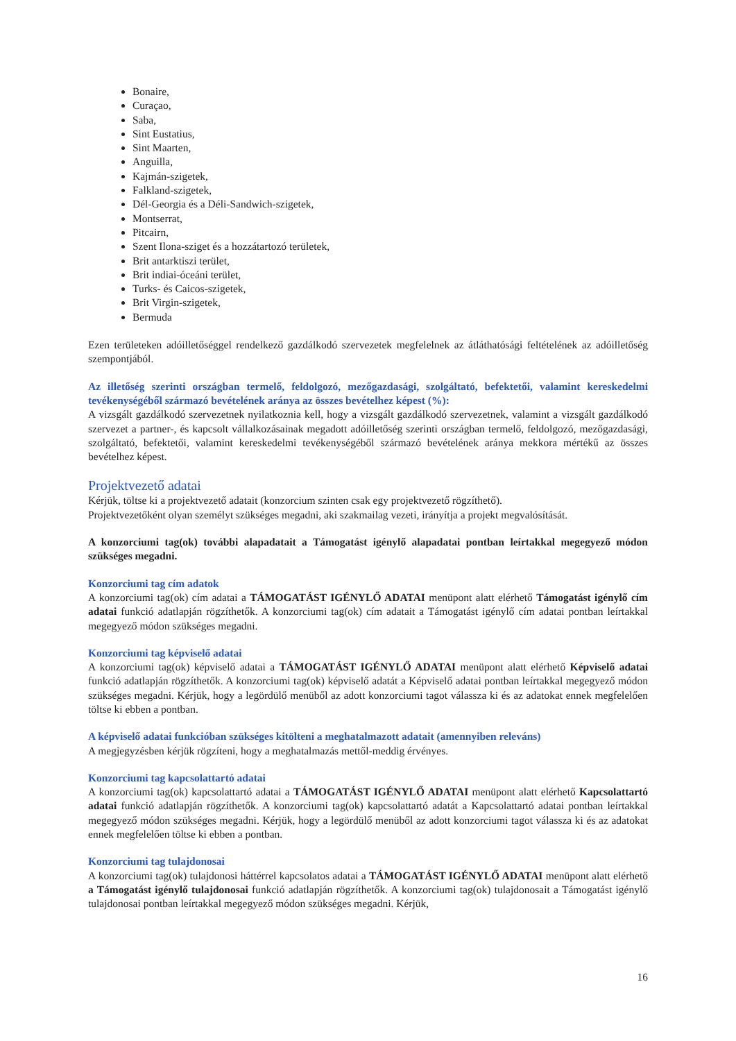Bonaire,
Curaçao,
Saba,
Sint Eustatius,
Sint Maarten,
Anguilla,
Kajmán-szigetek,
Falkland-szigetek,
Dél-Georgia és a Déli-Sandwich-szigetek,
Montserrat,
Pitcairn,
Szent Ilona-sziget és a hozzátartozó területek,
Brit antarktiszi terület,
Brit indiai-óceáni terület,
Turks- és Caicos-szigetek,
Brit Virgin-szigetek,
Bermuda
Ezen területeken adóilletőséggel rendelkező gazdálkodó szervezetek megfelelnek az átláthatósági feltételének az adóilletőség szempontjából.
Az illetőség szerinti országban termelő, feldolgozó, mezőgazdasági, szolgáltató, befektetői, valamint kereskedelmi tevékenységéből származó bevételének aránya az összes bevételhez képest (%):
A vizsgált gazdálkodó szervezetnek nyilatkoznia kell, hogy a vizsgált gazdálkodó szervezetnek, valamint a vizsgált gazdálkodó szervezet a partner-, és kapcsolt vállalkozásainak megadott adóilletőség szerinti országban termelő, feldolgozó, mezőgazdasági, szolgáltató, befektetői, valamint kereskedelmi tevékenységéből származó bevételének aránya mekkora mértékű az összes bevételhez képest.
Projektvezető adatai
Kérjük, töltse ki a projektvezető adatait (konzorcium szinten csak egy projektvezető rögzíthető).
Projektvezetőként olyan személyt szükséges megadni, aki szakmailag vezeti, irányítja a projekt megvalósítását.
A konzorciumi tag(ok) további alapadatait a Támogatást igénylő alapadatai pontban leírtakkal megegyező módon szükséges megadni.
Konzorciumi tag cím adatok
A konzorciumi tag(ok) cím adatai a TÁMOGATÁST IGÉNYLŐ ADATAI menüpont alatt elérhető Támogatást igénylő cím adatai funkció adatlapján rögzíthetők. A konzorciumi tag(ok) cím adatait a Támogatást igénylő cím adatai pontban leírtakkal megegyező módon szükséges megadni.
Konzorciumi tag képviselő adatai
A konzorciumi tag(ok) képviselő adatai a TÁMOGATÁST IGÉNYLŐ ADATAI menüpont alatt elérhető Képviselő adatai funkció adatlapján rögzíthetők. A konzorciumi tag(ok) képviselő adatát a Képviselő adatai pontban leírtakkal megegyező módon szükséges megadni. Kérjük, hogy a legördülő menüből az adott konzorciumi tagot válassza ki és az adatokat ennek megfelelően töltse ki ebben a pontban.
A képviselő adatai funkcióban szükséges kitölteni a meghatalmazott adatait (amennyiben releváns)
A megjegyzésben kérjük rögzíteni, hogy a meghatalmazás mettől-meddig érvényes.
Konzorciumi tag kapcsolattartó adatai
A konzorciumi tag(ok) kapcsolattartó adatai a TÁMOGATÁST IGÉNYLŐ ADATAI menüpont alatt elérhető Kapcsolattartó adatai funkció adatlapján rögzíthetők. A konzorciumi tag(ok) kapcsolattartó adatát a Kapcsolattartó adatai pontban leírtakkal megegyező módon szükséges megadni. Kérjük, hogy a legördülő menüből az adott konzorciumi tagot válassza ki és az adatokat ennek megfelelően töltse ki ebben a pontban.
Konzorciumi tag tulajdonosai
A konzorciumi tag(ok) tulajdonosi háttérrel kapcsolatos adatai a TÁMOGATÁST IGÉNYLŐ ADATAI menüpont alatt elérhető a Támogatást igénylő tulajdonosai funkció adatlapján rögzíthetők. A konzorciumi tag(ok) tulajdonosait a Támogatást igénylő tulajdonosai pontban leírtakkal megegyező módon szükséges megadni. Kérjük,
16